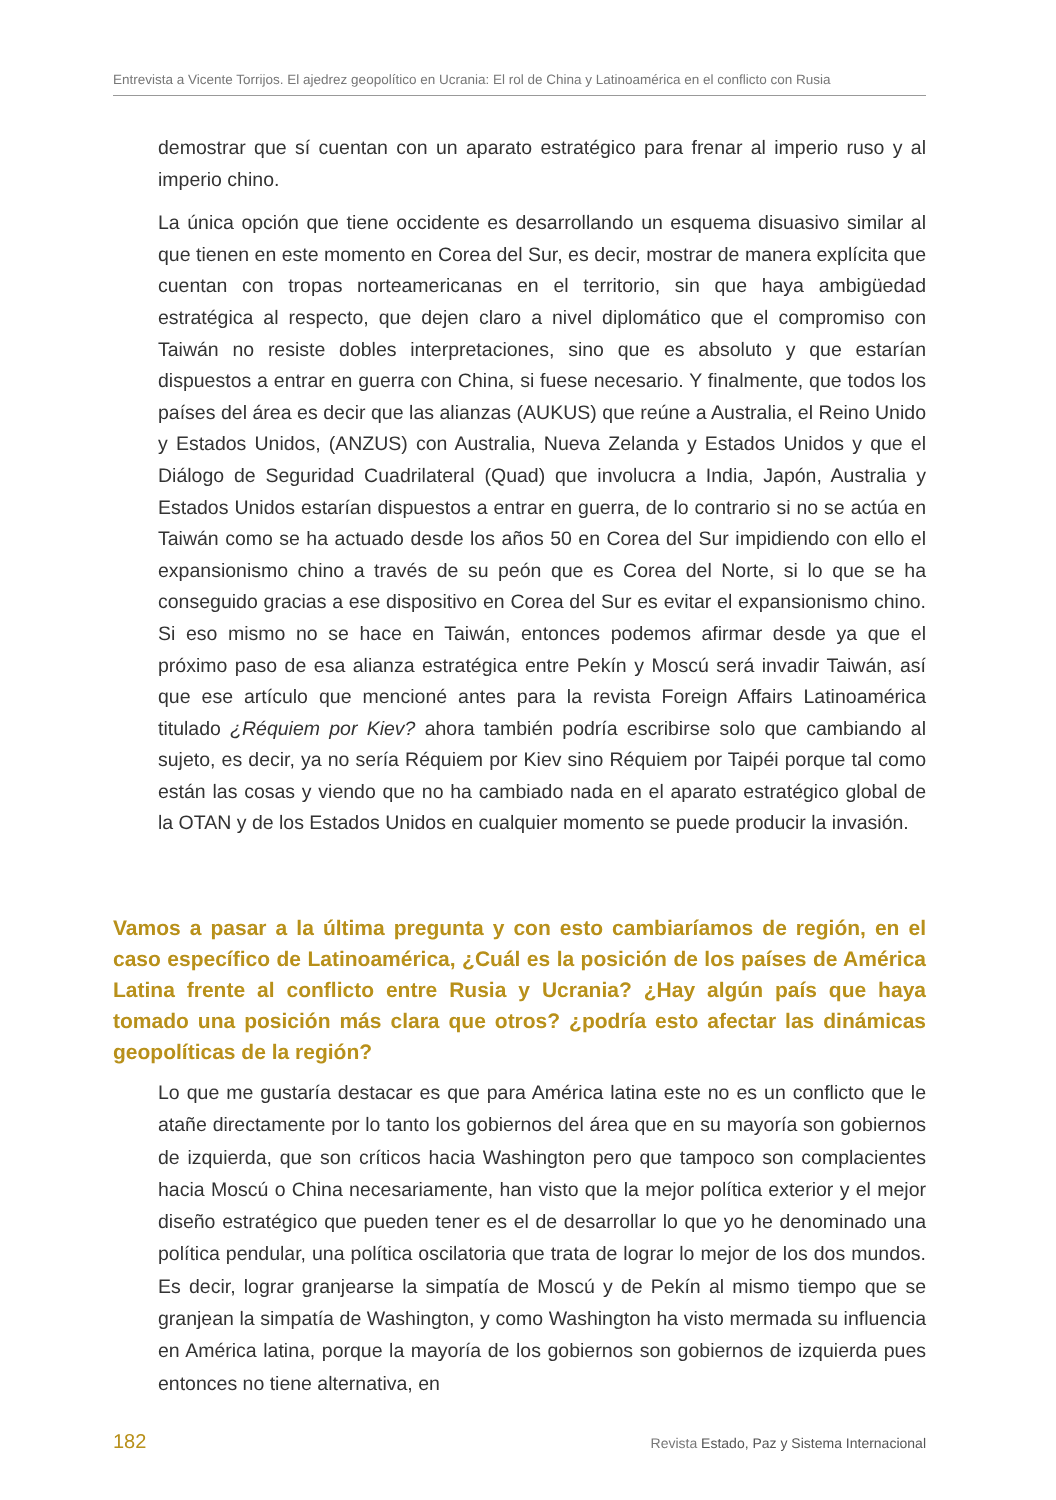Entrevista a Vicente Torrijos. El ajedrez geopolítico en Ucrania: El rol de China y Latinoamérica en el conflicto con Rusia
demostrar que sí cuentan con un aparato estratégico para frenar al imperio ruso y al imperio chino.
La única opción que tiene occidente es desarrollando un esquema disuasivo similar al que tienen en este momento en Corea del Sur, es decir, mostrar de manera explícita que cuentan con tropas norteamericanas en el territorio, sin que haya ambigüedad estratégica al respecto, que dejen claro a nivel diplomático que el compromiso con Taiwán no resiste dobles interpretaciones, sino que es absoluto y que estarían dispuestos a entrar en guerra con China, si fuese necesario. Y finalmente, que todos los países del área es decir que las alianzas (AUKUS) que reúne a Australia, el Reino Unido y Estados Unidos, (ANZUS) con Australia, Nueva Zelanda y Estados Unidos y que el Diálogo de Seguridad Cuadrilateral (Quad) que involucra a India, Japón, Australia y Estados Unidos estarían dispuestos a entrar en guerra, de lo contrario si no se actúa en Taiwán como se ha actuado desde los años 50 en Corea del Sur impidiendo con ello el expansionismo chino a través de su peón que es Corea del Norte, si lo que se ha conseguido gracias a ese dispositivo en Corea del Sur es evitar el expansionismo chino. Si eso mismo no se hace en Taiwán, entonces podemos afirmar desde ya que el próximo paso de esa alianza estratégica entre Pekín y Moscú será invadir Taiwán, así que ese artículo que mencioné antes para la revista Foreign Affairs Latinoamérica titulado ¿Réquiem por Kiev? ahora también podría escribirse solo que cambiando al sujeto, es decir, ya no sería Réquiem por Kiev sino Réquiem por Taipéi porque tal como están las cosas y viendo que no ha cambiado nada en el aparato estratégico global de la OTAN y de los Estados Unidos en cualquier momento se puede producir la invasión.
Vamos a pasar a la última pregunta y con esto cambiaríamos de región, en el caso específico de Latinoamérica, ¿Cuál es la posición de los países de América Latina frente al conflicto entre Rusia y Ucrania? ¿Hay algún país que haya tomado una posición más clara que otros? ¿podría esto afectar las dinámicas geopolíticas de la región?
Lo que me gustaría destacar es que para América latina este no es un conflicto que le atañe directamente por lo tanto los gobiernos del área que en su mayoría son gobiernos de izquierda, que son críticos hacia Washington pero que tampoco son complacientes hacia Moscú o China necesariamente, han visto que la mejor política exterior y el mejor diseño estratégico que pueden tener es el de desarrollar lo que yo he denominado una política pendular, una política oscilatoria que trata de lograr lo mejor de los dos mundos. Es decir, lograr granjearse la simpatía de Moscú y de Pekín al mismo tiempo que se granjean la simpatía de Washington, y como Washington ha visto mermada su influencia en América latina, porque la mayoría de los gobiernos son gobiernos de izquierda pues entonces no tiene alternativa, en
182 Revista Estado, Paz y Sistema Internacional